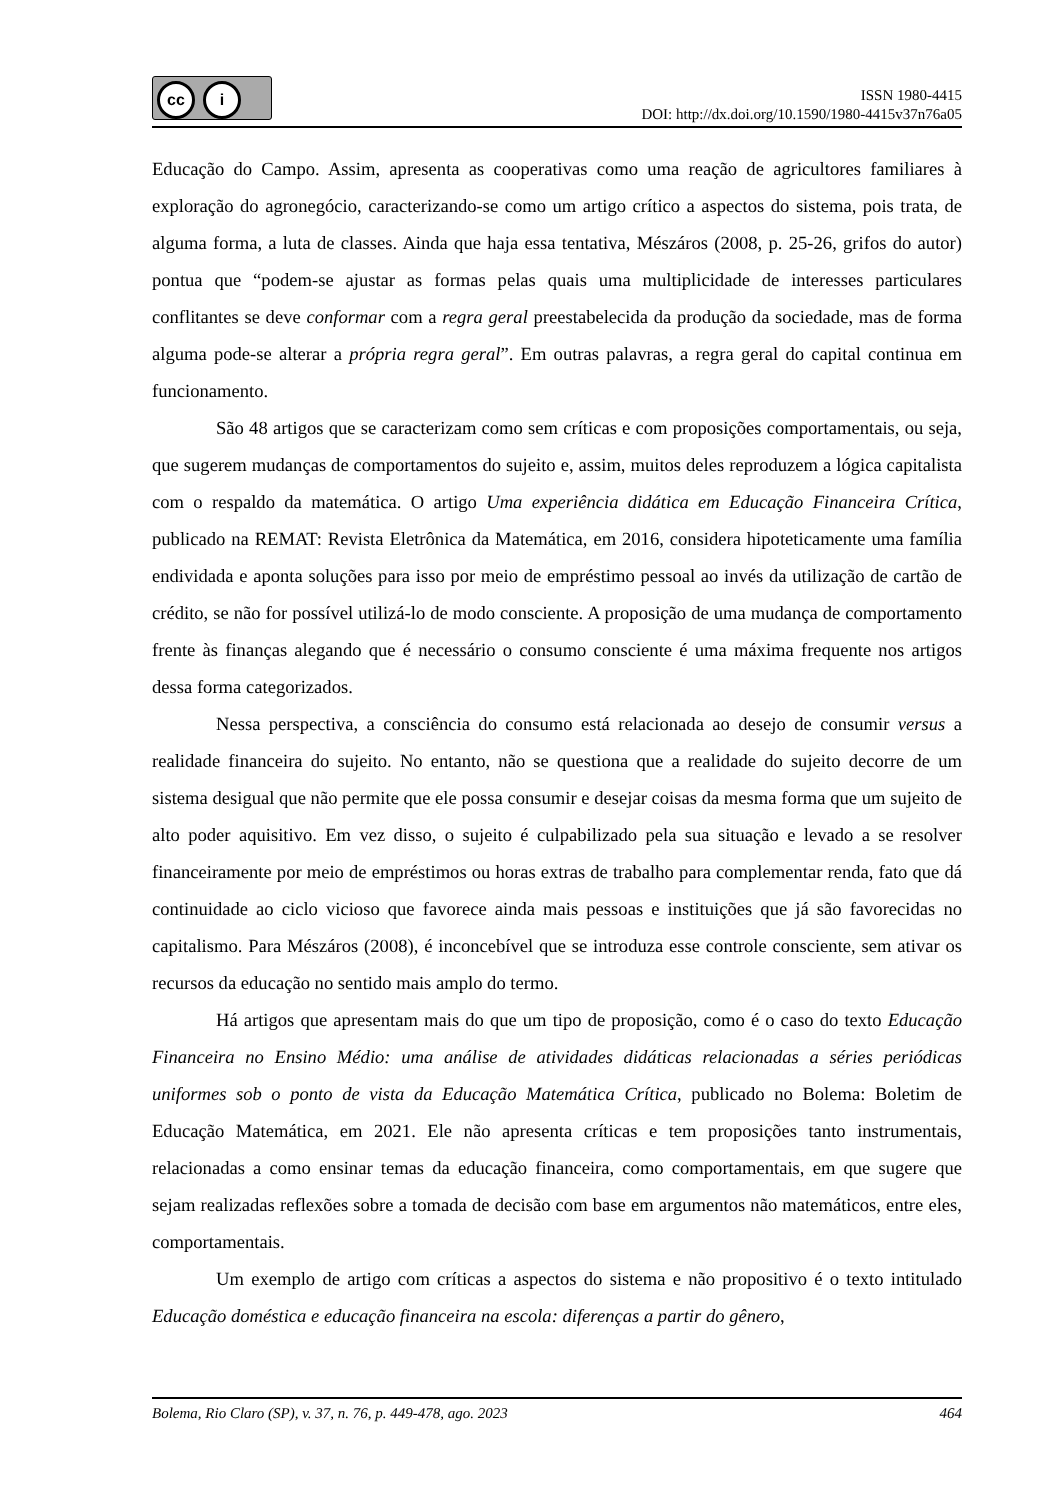cc i
ISSN 1980-4415
DOI: http://dx.doi.org/10.1590/1980-4415v37n76a05
Educação do Campo. Assim, apresenta as cooperativas como uma reação de agricultores familiares à exploração do agronegócio, caracterizando-se como um artigo crítico a aspectos do sistema, pois trata, de alguma forma, a luta de classes. Ainda que haja essa tentativa, Mészáros (2008, p. 25-26, grifos do autor) pontua que “podem-se ajustar as formas pelas quais uma multiplicidade de interesses particulares conflitantes se deve conformar com a regra geral preestabelecida da produção da sociedade, mas de forma alguma pode-se alterar a própria regra geral”. Em outras palavras, a regra geral do capital continua em funcionamento.
São 48 artigos que se caracterizam como sem críticas e com proposições comportamentais, ou seja, que sugerem mudanças de comportamentos do sujeito e, assim, muitos deles reproduzem a lógica capitalista com o respaldo da matemática. O artigo Uma experiência didática em Educação Financeira Crítica, publicado na REMAT: Revista Eletrônica da Matemática, em 2016, considera hipoteticamente uma família endividada e aponta soluções para isso por meio de empréstimo pessoal ao invés da utilização de cartão de crédito, se não for possível utilizá-lo de modo consciente. A proposição de uma mudança de comportamento frente às finanças alegando que é necessário o consumo consciente é uma máxima frequente nos artigos dessa forma categorizados.
Nessa perspectiva, a consciência do consumo está relacionada ao desejo de consumir versus a realidade financeira do sujeito. No entanto, não se questiona que a realidade do sujeito decorre de um sistema desigual que não permite que ele possa consumir e desejar coisas da mesma forma que um sujeito de alto poder aquisitivo. Em vez disso, o sujeito é culpabilizado pela sua situação e levado a se resolver financeiramente por meio de empréstimos ou horas extras de trabalho para complementar renda, fato que dá continuidade ao ciclo vicioso que favorece ainda mais pessoas e instituições que já são favorecidas no capitalismo. Para Mészáros (2008), é inconcebível que se introduza esse controle consciente, sem ativar os recursos da educação no sentido mais amplo do termo.
Há artigos que apresentam mais do que um tipo de proposição, como é o caso do texto Educação Financeira no Ensino Médio: uma análise de atividades didáticas relacionadas a séries periódicas uniformes sob o ponto de vista da Educação Matemática Crítica, publicado no Bolema: Boletim de Educação Matemática, em 2021. Ele não apresenta críticas e tem proposições tanto instrumentais, relacionadas a como ensinar temas da educação financeira, como comportamentais, em que sugere que sejam realizadas reflexões sobre a tomada de decisão com base em argumentos não matemáticos, entre eles, comportamentais.
Um exemplo de artigo com críticas a aspectos do sistema e não propositivo é o texto intitulado Educação doméstica e educação financeira na escola: diferenças a partir do gênero,
Bolema, Rio Claro (SP), v. 37, n. 76, p. 449-478, ago. 2023 464